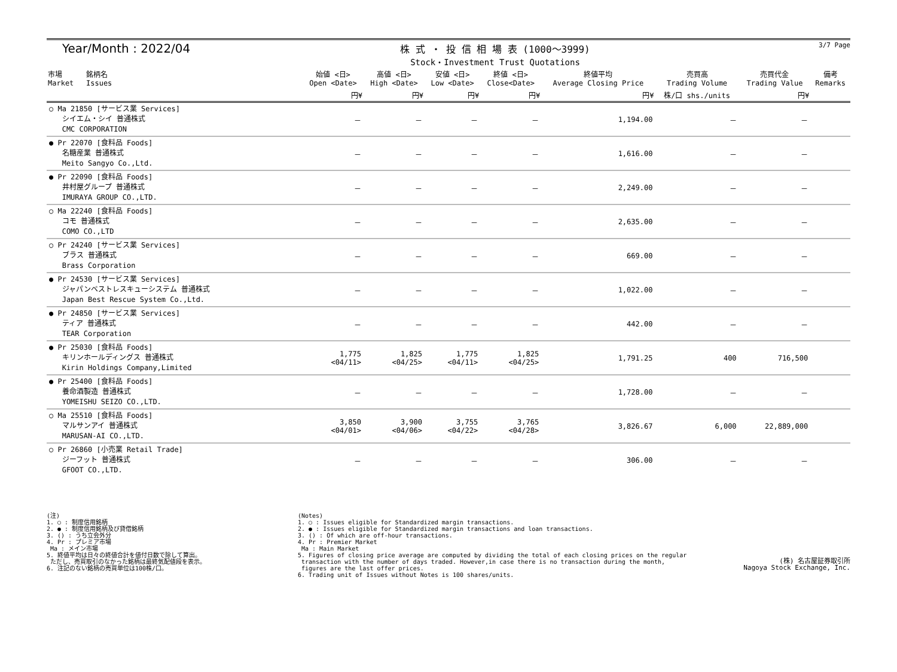Year/Month : 2022/04
株 式 ・ 投 信 相 場 表 (1000～3999)
Stock・Investment Trust Quotations
3/7 Page
| 市場 Market | 銘柄名 Issues | 始値 <日> Open <Date> | 高値 <日> High <Date> | 安値 <日> Low <Date> | 終値 <日> Close<Date> | 終値平均 Average Closing Price | 売買高 Trading Volume | 売買代金 Trading Value | 備考 Remarks |
| --- | --- | --- | --- | --- | --- | --- | --- | --- | --- |
| | | 円¥ | 円¥ | 円¥ | 円¥ | 円¥ | 株/口 shs./units | 円¥ | |
| ○ Ma 21850 [サービス業 Services] シイエム・シイ 普通株式 CMC CORPORATION | | － | － | － | － | 1,194.00 | － | － | |
| ● Pr 22070 [食料品 Foods] 名糖産業 普通株式 Meito Sangyo Co.,Ltd. | | － | － | － | － | 1,616.00 | － | － | |
| ● Pr 22090 [食料品 Foods] 井村屋グループ 普通株式 IMURAYA GROUP CO.,LTD. | | － | － | － | － | 2,249.00 | － | － | |
| ○ Ma 22240 [食料品 Foods] コモ 普通株式 COMO CO.,LTD | | － | － | － | － | 2,635.00 | － | － | |
| ○ Pr 24240 [サービス業 Services] ブラス 普通株式 Brass Corporation | | － | － | － | － | 669.00 | － | － | |
| ● Pr 24530 [サービス業 Services] ジャパンベストレスキューシステム 普通株式 Japan Best Rescue System Co.,Ltd. | | － | － | － | － | 1,022.00 | － | － | |
| ● Pr 24850 [サービス業 Services] ティア 普通株式 TEAR Corporation | | － | － | － | － | 442.00 | － | － | |
| ● Pr 25030 [食料品 Foods] キリンホールディングス 普通株式 Kirin Holdings Company,Limited | | 1,775 <04/11> | 1,825 <04/25> | 1,775 <04/11> | 1,825 <04/25> | 1,791.25 | 400 | 716,500 | |
| ● Pr 25400 [食料品 Foods] 養命酒製造 普通株式 YOMEISHU SEIZO CO.,LTD. | | － | － | － | － | 1,728.00 | － | － | |
| ○ Ma 25510 [食料品 Foods] マルサンアイ 普通株式 MARUSAN-AI CO.,LTD. | | 3,850 <04/01> | 3,900 <04/06> | 3,755 <04/22> | 3,765 <04/28> | 3,826.67 | 6,000 | 22,889,000 | |
| ○ Pr 26860 [小売業 Retail Trade] ジーフット 普通株式 GFOOT CO.,LTD. | | － | － | － | － | 306.00 | － | － | |
(注)
1. ○ : 制度信用銘柄
2. ● : 制度信用銘柄及び貸借銘柄
3. () : うち立会外分
4. Pr : プレミア市場
 Ma : メイン市場
5. 終値平均は日々の終値合計を値付日数で除して算出。
 ただし、売買取引のなかった銘柄は最終気配値段を表示。
6. 注記のない銘柄の売買単位は100株/口。
(Notes)
1. ○ : Issues eligible for Standardized margin transactions.
2. ● : Issues eligible for Standardized margin transactions and loan transactions.
3. () : Of which are off-hour transactions.
4. Pr : Premier Market
 Ma : Main Market
5. Figures of closing price average are computed by dividing the total of each closing prices on the regular
 transaction with the number of days traded. However,in case there is no transaction during the month,
 figures are the last offer prices.
6. Trading unit of Issues without Notes is 100 shares/units.
(株) 名古屋証券取引所
Nagoya Stock Exchange, Inc.